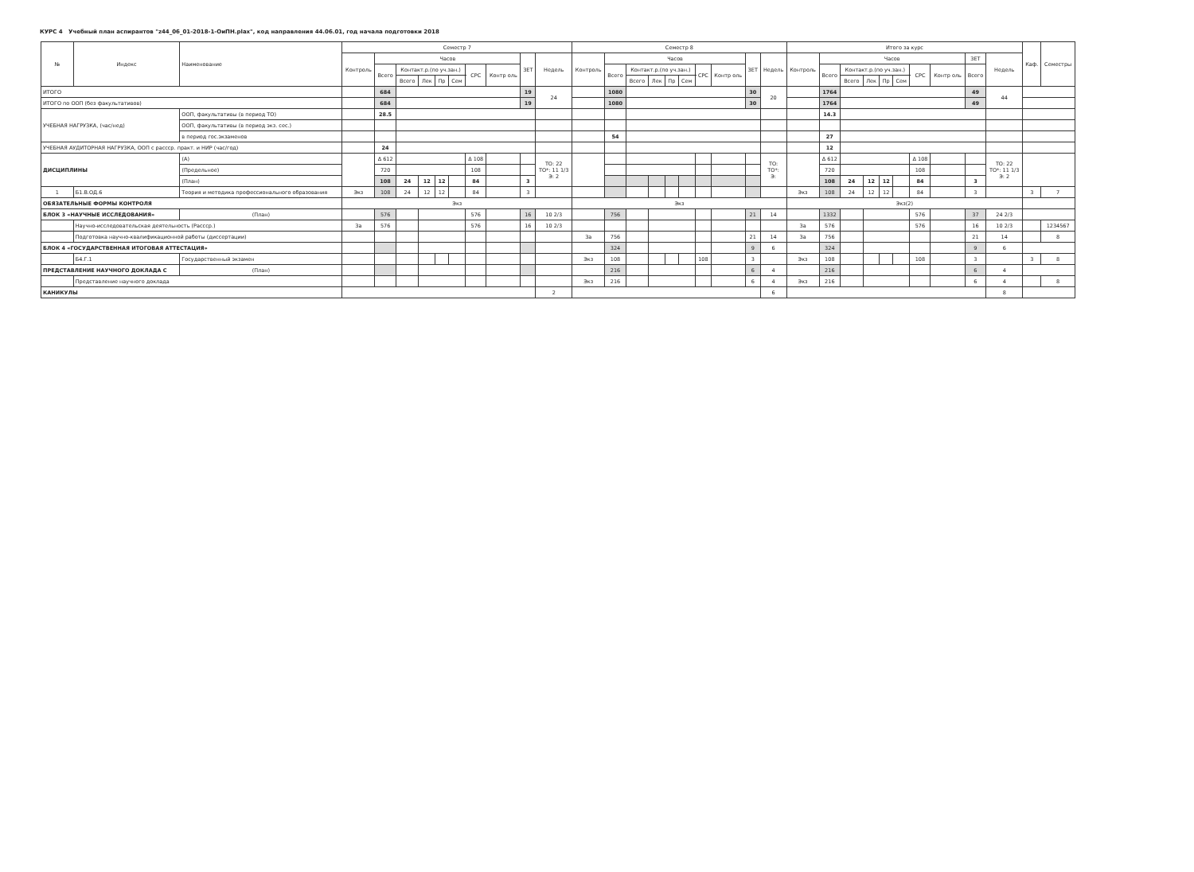КУРС 4 Учебный план аспирантов "z44_06_01-2018-1-ОиПН.plax", код направления 44.06.01, год начала подготовки 2018
| № | Индекс | Наименование | | Семестр 7 | | | | | | | | | | Семестр 8 | | | | | | | | | | Итого за курс | | | | | | | | | | Каф. | Семестры |
| --- | --- | --- | --- | --- | --- | --- | --- | --- | --- | --- | --- | --- | --- | --- | --- | --- | --- | --- | --- | --- | --- | --- | --- | --- | --- | --- | --- | --- | --- | --- | --- | --- | --- | --- | --- |
| | | | | Контроль | Часов | | | | | | | ЗЕТ | Недель | Контроль | Часов | | | | | | | ЗЕТ | Недель | Контроль | Часов | | | | | | | ЗЕТ | Недель | | |
| | | | | | Всего | Контакт.р.(по уч.зан.) | | | | СРС | Контр оль | | | | Всего | Контакт.р.(по уч.зан.) | | | | СРС | Контр оль | | | | Всего | Контакт.р.(по уч.зан.) | | | | СРС | Контр оль | Всего | | | |
| | | | | | | Всего | Лек | Пр | Сем | | | | | | | Всего | Лек | Пр | Сем | | | | | | | Всего | Лек | Пр | Сем | | | | | | |
| ИТОГО | | | | | 684 | | | | | | | 19 | 24 | | 1080 | | | | | | | 30 | 20 | | 1764 | | | | | | | 49 | 44 | | |
| ИТОГО по ООП (без факультативов) | | | | | 684 | | | | | | | 19 | | | 1080 | | | | | | | 30 | | | 1764 | | | | | | | 49 | | | |
| УЧЕБНАЯ НАГРУЗКА, (час/нед) | | ООП, факультативы (в период ТО) | | | 28.5 | | | | | | | | | | | | | | | | | | | | 14.3 | | | | | | | | | | |
| | | ООП, факультативы (в период экз. сес.) | | | | | | | | | | | | | | | | | | | | | | | | | | | | | | | | | |
| | | в период гос.экзаменов | | | | | | | | | | | | | 54 | | | | | | | | | | 27 | | | | | | | | | | |
| УЧЕБНАЯ АУДИТОРНАЯ НАГРУЗКА, ООП с рассср. практ. и НИР (час/год) | | | | | 24 | | | | | | | | | | | | | | | | | | | | 12 | | | | | | | | | | |
| ДИСЦИПЛИНЫ | | | (А) | | Δ 612 | | | | | Δ 108 | | | ТО: 22 ТО*: 11 1/3 Э: 2 | | | | | | | | | | ТО: ТО*: Э: | | Δ 612 | | | | | Δ 108 | | | ТО: 22 ТО*: 11 1/3 Э: 2 | | |
| | | | (Предельное) | | 720 | | | | | 108 | | | | | | | | | | | | | | | 720 | | | | | 108 | | | | | |
| | | | (План) | | 108 | 24 | 12 | 12 | | 84 | | 3 | | | | | | | | | | | | | 108 | 24 | 12 | 12 | | 84 | | 3 | | | |
| 1 | Б1.В.ОД.6 | Теория и методика профессионального образования | | Экз | 108 | 24 | 12 | 12 | | 84 | | 3 | | | | | | | | | | | | Экз | 108 | 24 | 12 | 12 | | 84 | | 3 | | 3 | 7 |
| ОБЯЗАТЕЛЬНЫЕ ФОРМЫ КОНТРОЛЯ | | | | Экз | | | | | | | | | | Экз | | | | | | | | | | Экз(2) | | | | | | | | | | | |
| БЛОК 3 «НАУЧНЫЕ ИССЛЕДОВАНИЯ» | | | (План) | | 576 | | | | | 576 | | 16 | 10 2/3 | | 756 | | | | | | | 21 | 14 | | 1332 | | | | | 576 | | 37 | 24 2/3 | | |
| | Научно-исследовательская деятельность (Рассср.) | | | За | 576 | | | | | 576 | | 16 | 10 2/3 | | | | | | | | | | | За | 576 | | | | | 576 | | 16 | 10 2/3 | | 1234567 |
| | Подготовка научно-квалификационной работы (диссертации) | | | | | | | | | | | | | За | 756 | | | | | | | 21 | 14 | За | 756 | | | | | | | 21 | 14 | | 8 |
| БЛОК 4 «ГОСУДАРСТВЕННАЯ ИТОГОВАЯ АТТЕСТАЦИЯ» | | | | | | | | | | | | | | | 324 | | | | | | | 9 | 6 | | 324 | | | | | | | 9 | 6 | | |
| | Б4.Г.1 | Государственный экзамен | | | | | | | | | | | | Экз | 108 | | | | | 108 | | 3 | | Экз | 108 | | | | | 108 | | 3 | | 3 | 8 |
| ПРЕДСТАВЛЕНИЕ НАУЧНОГО ДОКЛАДА С | | | (План) | | | | | | | | | | | | 216 | | | | | | | 6 | 4 | | 216 | | | | | | | 6 | 4 | | |
| | Представление научного доклада | | | | | | | | | | | | | Экз | 216 | | | | | | | 6 | 4 | Экз | 216 | | | | | | | 6 | 4 | | 8 |
| КАНИКУЛЫ | | | | | | | | | | | | | 2 | | | | | | | | | | 6 | | | | | | | | | | 8 | | |